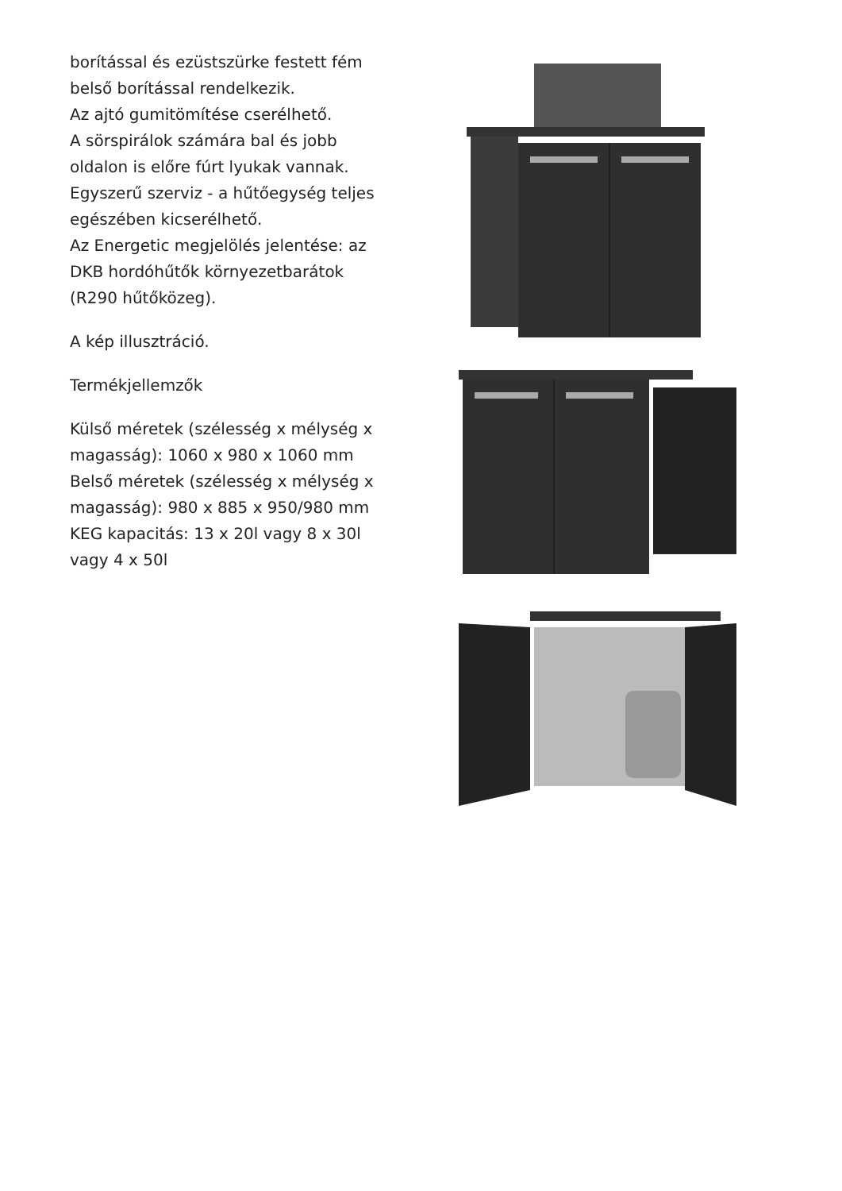borítással és ezüstszürke festett fém
belső borítással rendelkezik.
Az ajtó gumitömítése cserélhető.
A sörspirálok számára bal és jobb
oldalon is előre fúrt lyukak vannak.
Egyszerű szerviz - a hűtőegység teljes
egészében kicserélhető.
Az Energetic megjelölés jelentése: az
DKB hordóhűtők környezetbarátok
(R290 hűtőközeg).
A kép illusztráció.
Termékjellemzők
Külső méretek (szélesség x mélység x
magasság): 1060 x 980 x 1060 mm
Belső méretek (szélesség x mélység x
magasság): 980 x 885 x 950/980 mm
KEG kapacitás: 13 x 20l vagy 8 x 30l
vagy 4 x 50l